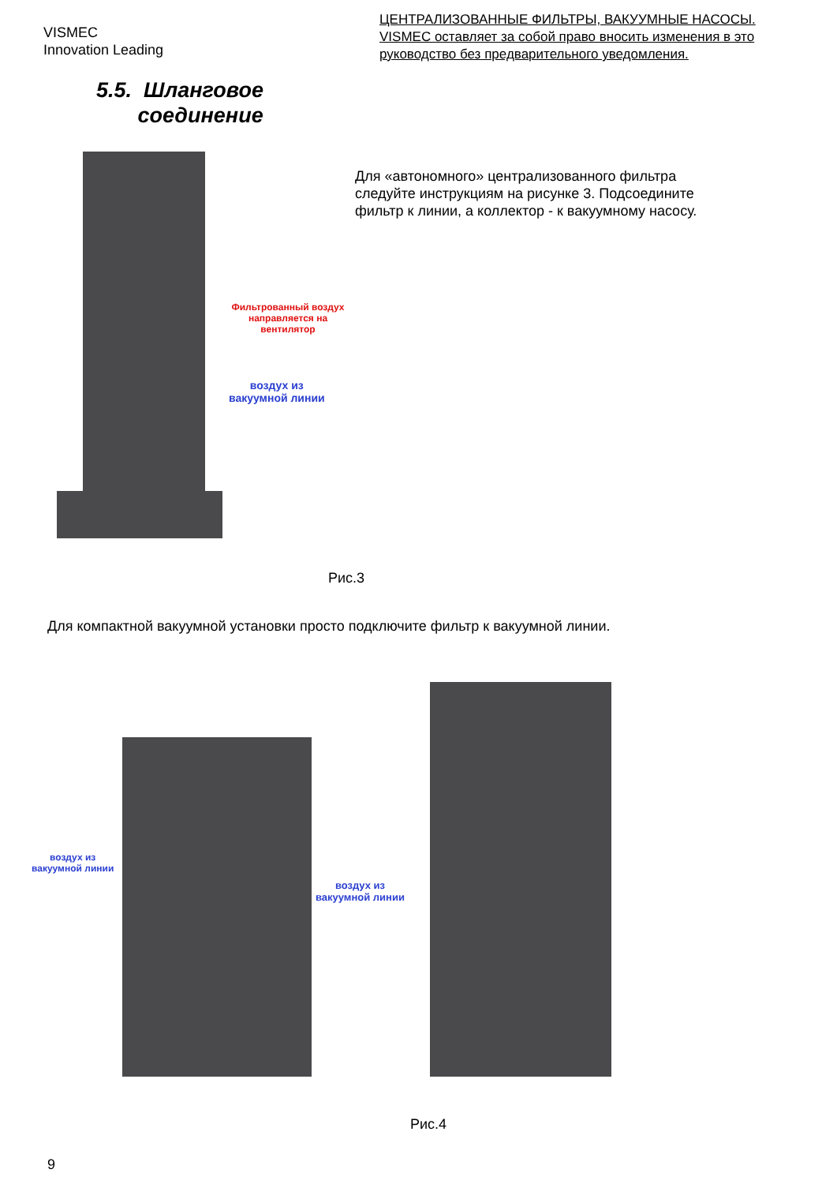VISMEC
Innovation Leading
ЦЕНТРАЛИЗОВАННЫЕ ФИЛЬТРЫ, ВАКУУМНЫЕ НАСОСЫ.
VISMEC оставляет за собой право вносить изменения в это руководство без предварительного уведомления.
5.5. Шланговое
соединение
Фильтрованный воздух
направляется на вентилятор
воздух из
вакуумной линии
Для «автономного» централизованного фильтра следуйте инструкциям на рисунке 3. Подсоедините фильтр к линии, а коллектор - к вакуумному насосу.
Рис.3
Для компактной вакуумной установки просто подключите фильтр к вакуумной линии.
воздух из
вакуумной линии
воздух из
вакуумной линии
Рис.4
9